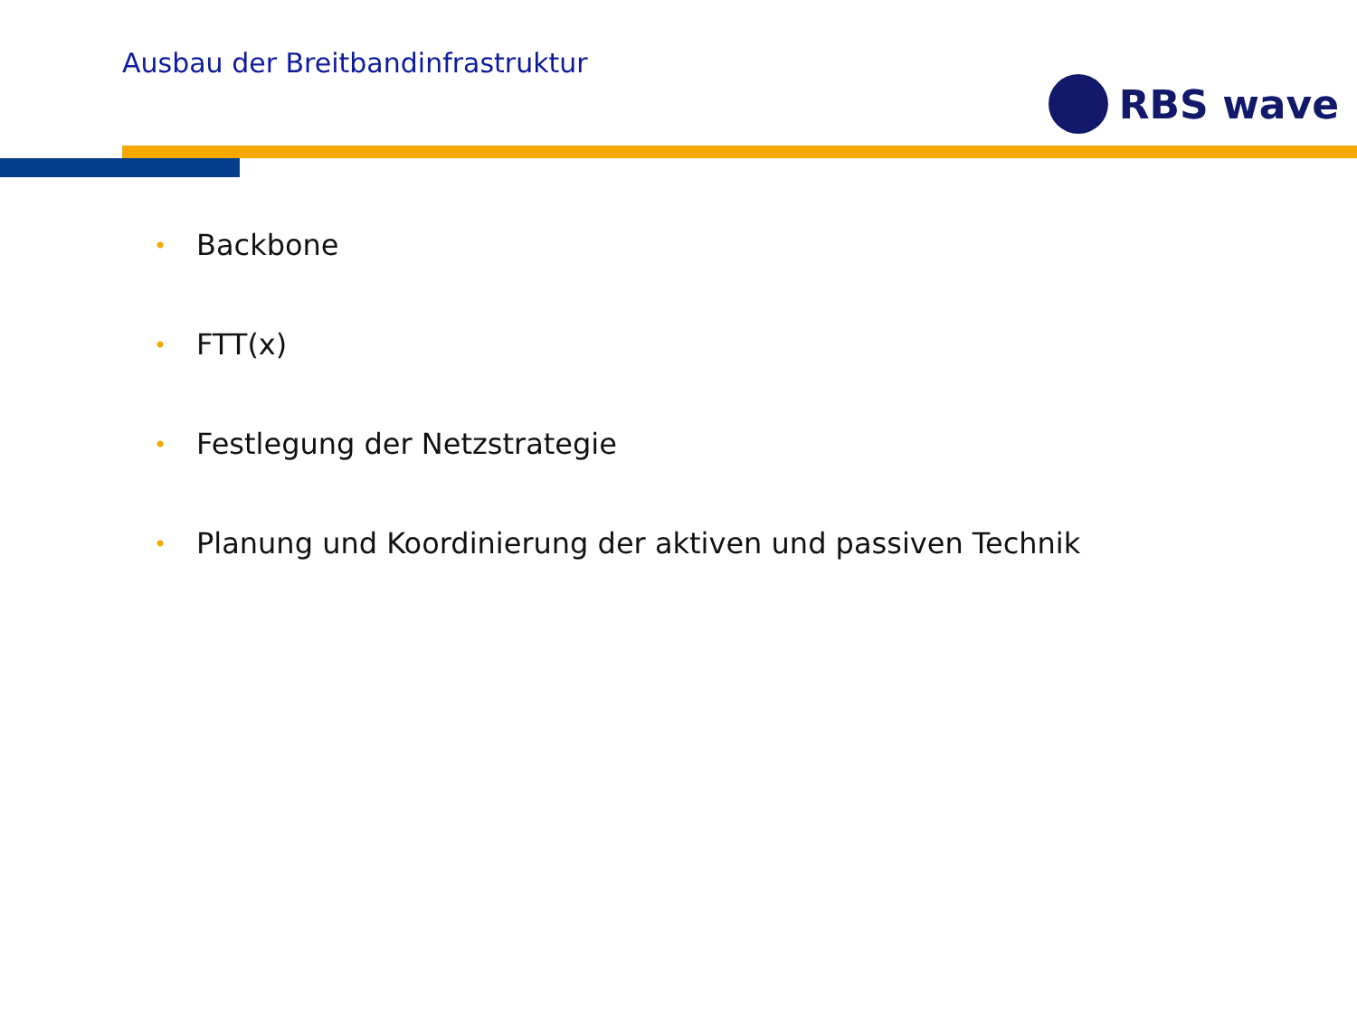Ausbau der Breitbandinfrastruktur
RBS wave
• Backbone
• FTT(x)
• Festlegung der Netzstrategie
• Planung und Koordinierung der aktiven und passiven Technik